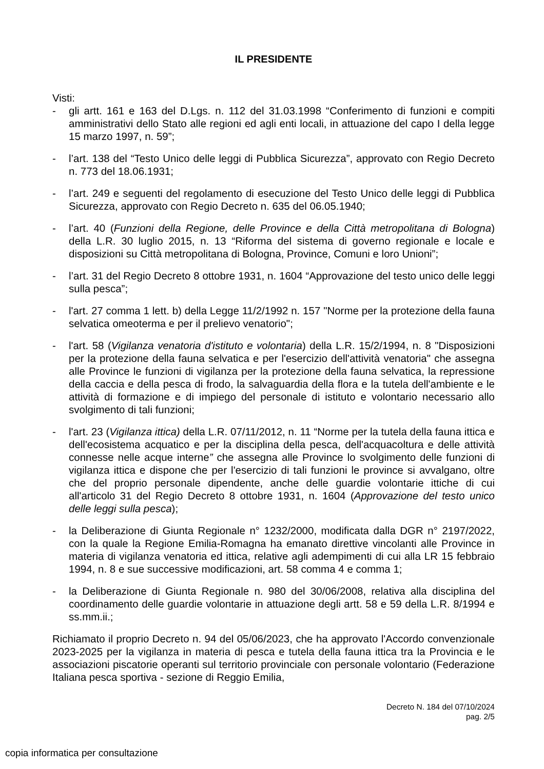IL PRESIDENTE
Visti:
- gli artt. 161 e 163 del D.Lgs. n. 112 del 31.03.1998 “Conferimento di funzioni e compiti amministrativi dello Stato alle regioni ed agli enti locali, in attuazione del capo I della legge 15 marzo 1997, n. 59”;
- l’art. 138 del “Testo Unico delle leggi di Pubblica Sicurezza”, approvato con Regio Decreto n. 773 del 18.06.1931;
- l’art. 249 e seguenti del regolamento di esecuzione del Testo Unico delle leggi di Pubblica Sicurezza, approvato con Regio Decreto n. 635 del 06.05.1940;
- l’art. 40 (Funzioni della Regione, delle Province e della Città metropolitana di Bologna) della L.R. 30 luglio 2015, n. 13 “Riforma del sistema di governo regionale e locale e disposizioni su Città metropolitana di Bologna, Province, Comuni e loro Unioni”;
- l’art. 31 del Regio Decreto 8 ottobre 1931, n. 1604 “Approvazione del testo unico delle leggi sulla pesca”;
- l'art. 27 comma 1 lett. b) della Legge 11/2/1992 n. 157 "Norme per la protezione della fauna selvatica omeoterma e per il prelievo venatorio";
- l'art. 58 (Vigilanza venatoria d'istituto e volontaria) della L.R. 15/2/1994, n. 8 "Disposizioni per la protezione della fauna selvatica e per l'esercizio dell'attività venatoria" che assegna alle Province le funzioni di vigilanza per la protezione della fauna selvatica, la repressione della caccia e della pesca di frodo, la salvaguardia della flora e la tutela dell'ambiente e le attività di formazione e di impiego del personale di istituto e volontario necessario allo svolgimento di tali funzioni;
- l'art. 23 (Vigilanza ittica) della L.R. 07/11/2012, n. 11 “Norme per la tutela della fauna ittica e dell'ecosistema acquatico e per la disciplina della pesca, dell'acquacoltura e delle attività connesse nelle acque interne” che assegna alle Province lo svolgimento delle funzioni di vigilanza ittica e dispone che per l'esercizio di tali funzioni le province si avvalgano, oltre che del proprio personale dipendente, anche delle guardie volontarie ittiche di cui all'articolo 31 del Regio Decreto 8 ottobre 1931, n. 1604 (Approvazione del testo unico delle leggi sulla pesca);
- la Deliberazione di Giunta Regionale n° 1232/2000, modificata dalla DGR n° 2197/2022, con la quale la Regione Emilia-Romagna ha emanato direttive vincolanti alle Province in materia di vigilanza venatoria ed ittica, relative agli adempimenti di cui alla LR 15 febbraio 1994, n. 8 e sue successive modificazioni, art. 58 comma 4 e comma 1;
- la Deliberazione di Giunta Regionale n. 980 del 30/06/2008, relativa alla disciplina del coordinamento delle guardie volontarie in attuazione degli artt. 58 e 59 della L.R. 8/1994 e ss.mm.ii.;
Richiamato il proprio Decreto n. 94 del 05/06/2023, che ha approvato l'Accordo convenzionale 2023-2025 per la vigilanza in materia di pesca e tutela della fauna ittica tra la Provincia e le associazioni piscatorie operanti sul territorio provinciale con personale volontario (Federazione Italiana pesca sportiva - sezione di Reggio Emilia,
Decreto N. 184 del 07/10/2024
pag. 2/5
copia informatica per consultazione